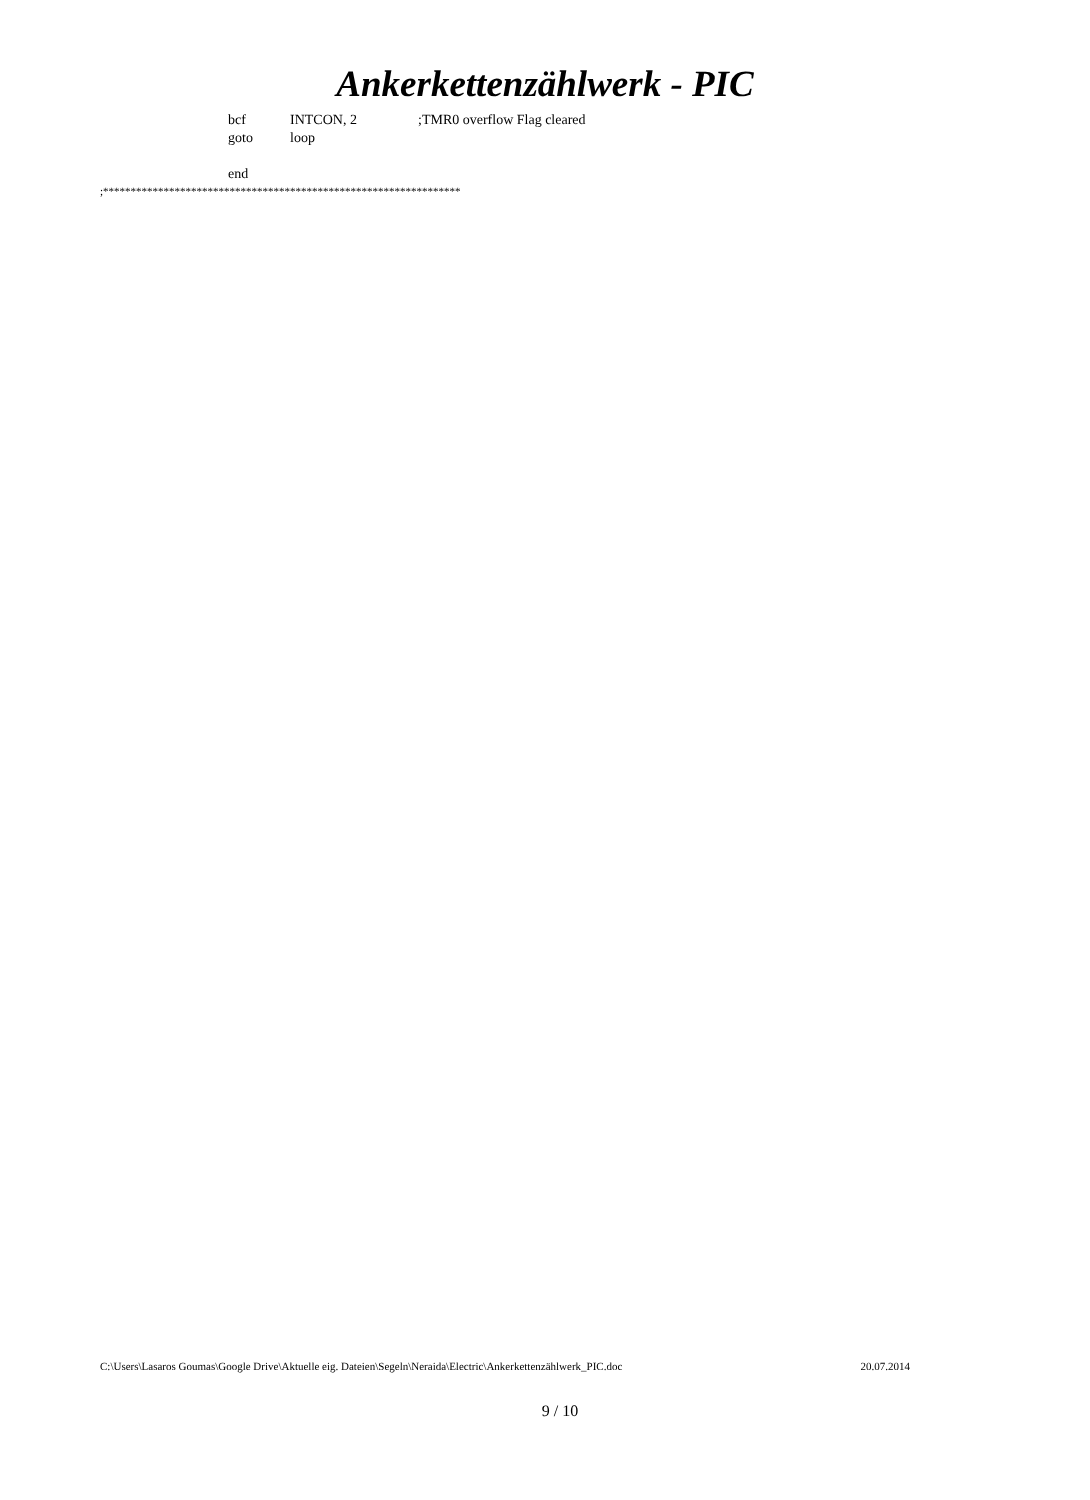Ankerkettenzählwerk - PIC
bcf INTCON, 2;TMR0 overflow Flag cleared
goto loop
end
;*****************************************************************
C:\Users\Lasaros Goumas\Google Drive\Aktuelle eig. Dateien\Segeln\Neraida\Electric\Ankerkettenzählwerk_PIC.doc 20.07.2014
9 / 10